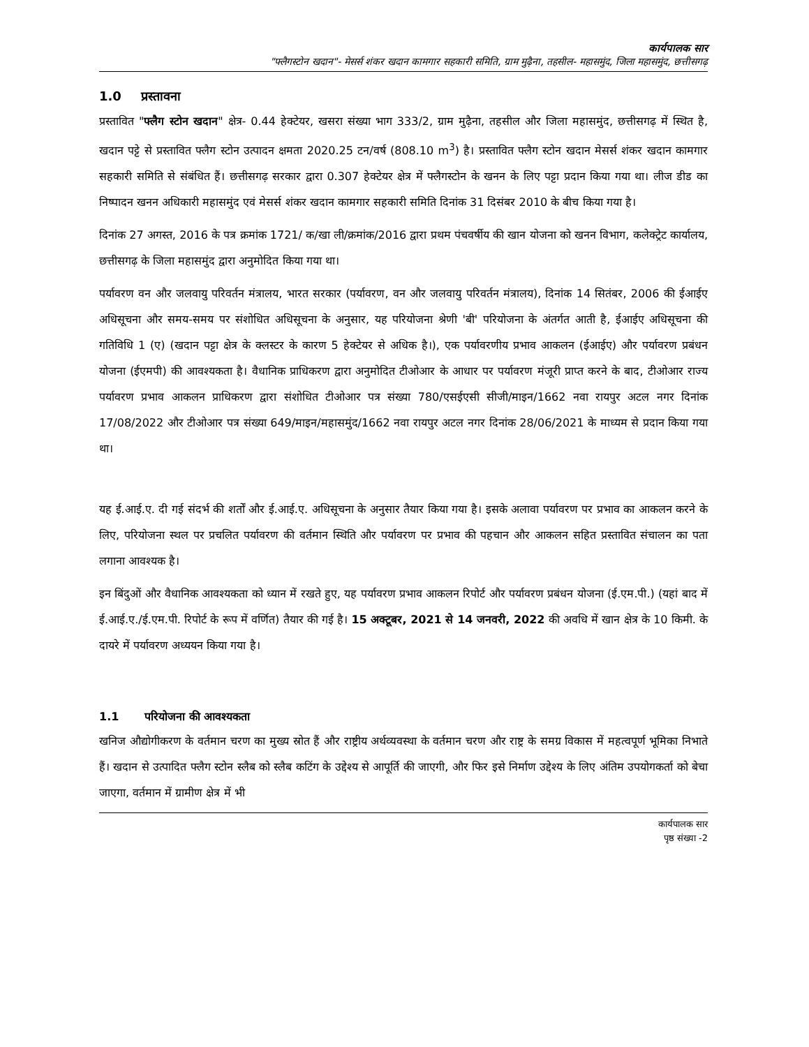कार्यपालक सार
"फ्लैगस्टोन खदान"- मेसर्स शंकर खदान कामगार सहकारी समिति, ग्राम मुढ़ैना, तहसील- महासमुंद, जिला महासमुंद, छत्तीसगढ़
1.0 प्रस्तावना
प्रस्तावित "फ्लैग स्टोन खदान" क्षेत्र- 0.44 हेक्टेयर, खसरा संख्या भाग 333/2, ग्राम मुढ़ैना, तहसील और जिला महासमुंद, छत्तीसगढ़ में स्थित है, खदान पट्टे से प्रस्तावित फ्लैग स्टोन उत्पादन क्षमता 2020.25 टन/वर्ष (808.10 m<sup>3</sup>) है। प्रस्तावित फ्लैग स्टोन खदान मेसर्स शंकर खदान कामगार सहकारी समिति से संबंधित हैं। छत्तीसगढ़ सरकार द्वारा 0.307 हेक्टेयर क्षेत्र में फ्लैगस्टोन के खनन के लिए पट्टा प्रदान किया गया था। लीज डीड का निष्पादन खनन अधिकारी महासमुंद एवं मेसर्स शंकर खदान कामगार सहकारी समिति दिनांक 31 दिसंबर 2010 के बीच किया गया है।
दिनांक 27 अगस्त, 2016 के पत्र क्रमांक 1721/ क/खा ली/क्रमांक/2016 द्वारा प्रथम पंचवर्षीय की खान योजना को खनन विभाग, कलेक्ट्रेट कार्यालय, छत्तीसगढ़ के जिला महासमुंद द्वारा अनुमोदित किया गया था।
पर्यावरण वन और जलवायु परिवर्तन मंत्रालय, भारत सरकार (पर्यावरण, वन और जलवायु परिवर्तन मंत्रालय), दिनांक 14 सितंबर, 2006 की ईआईए अधिसूचना और समय-समय पर संशोधित अधिसूचना के अनुसार, यह परियोजना श्रेणी 'बी' परियोजना के अंतर्गत आती है, ईआईए अधिसूचना की गतिविधि 1 (ए) (खदान पट्टा क्षेत्र के क्लस्टर के कारण 5 हेक्टेयर से अधिक है।), एक पर्यावरणीय प्रभाव आकलन (ईआईए) और पर्यावरण प्रबंधन योजना (ईएमपी) की आवश्यकता है। वैधानिक प्राधिकरण द्वारा अनुमोदित टीओआर के आधार पर पर्यावरण मंजूरी प्राप्त करने के बाद, टीओआर राज्य पर्यावरण प्रभाव आकलन प्राधिकरण द्वारा संशोधित टीओआर पत्र संख्या 780/एसईएसी सीजी/माइन/1662 नवा रायपुर अटल नगर दिनांक 17/08/2022 और टीओआर पत्र संख्या 649/माइन/महासमुंद/1662 नवा रायपुर अटल नगर दिनांक 28/06/2021 के माध्यम से प्रदान किया गया था।
यह ई.आई.ए. दी गई संदर्भ की शर्तों और ई.आई.ए. अधिसूचना के अनुसार तैयार किया गया है। इसके अलावा पर्यावरण पर प्रभाव का आकलन करने के लिए, परियोजना स्थल पर प्रचलित पर्यावरण की वर्तमान स्थिति और पर्यावरण पर प्रभाव की पहचान और आकलन सहित प्रस्तावित संचालन का पता लगाना आवश्यक है।
इन बिंदुओं और वैधानिक आवश्यकता को ध्यान में रखते हुए, यह पर्यावरण प्रभाव आकलन रिपोर्ट और पर्यावरण प्रबंधन योजना (ई.एम.पी.) (यहां बाद में ई.आई.ए./ई.एम.पी. रिपोर्ट के रूप में वर्णित) तैयार की गई है। 15 अक्टूबर, 2021 से 14 जनवरी, 2022 की अवधि में खान क्षेत्र के 10 किमी. के दायरे में पर्यावरण अध्ययन किया गया है।
1.1 परियोजना की आवश्यकता
खनिज औद्योगीकरण के वर्तमान चरण का मुख्य स्रोत हैं और राष्ट्रीय अर्थव्यवस्था के वर्तमान चरण और राष्ट्र के समग्र विकास में महत्वपूर्ण भूमिका निभाते हैं। खदान से उत्पादित फ्लैग स्टोन स्लैब को स्लैब कटिंग के उद्देश्य से आपूर्ति की जाएगी, और फिर इसे निर्माण उद्देश्य के लिए अंतिम उपयोगकर्ता को बेचा जाएगा, वर्तमान में ग्रामीण क्षेत्र में भी
कार्यपालक सार
पृष्ठ संख्या -2